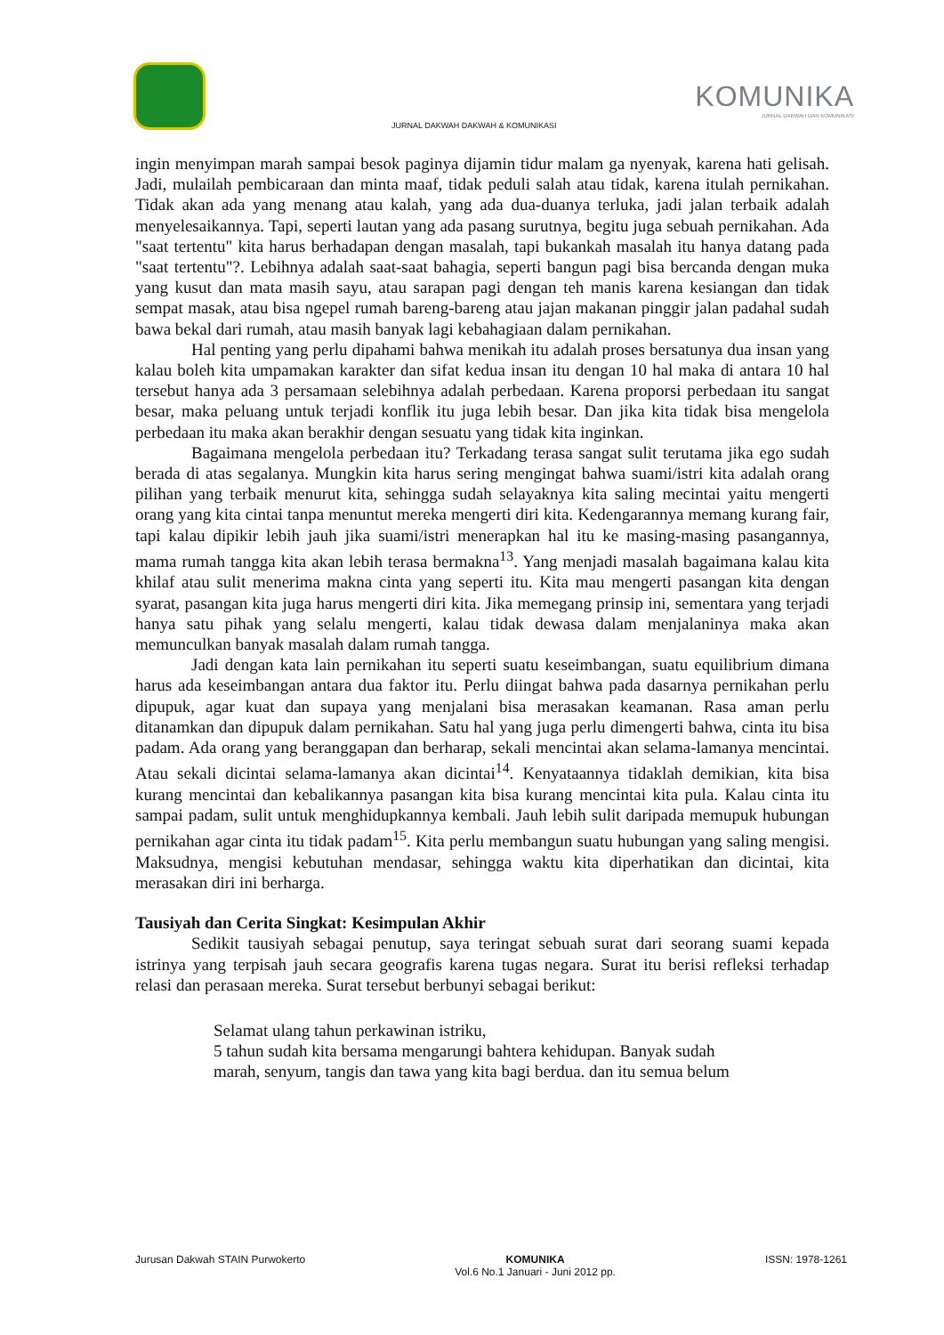JURNAL DAKWAH DAKWAH & KOMUNIKASI
KOMUNIKA
JURNAL DAKWAH DAN KOMUNIKASI
ingin menyimpan marah sampai besok paginya dijamin tidur malam ga nyenyak, karena hati gelisah. Jadi, mulailah pembicaraan dan minta maaf, tidak peduli salah atau tidak, karena itulah pernikahan. Tidak akan ada yang menang atau kalah, yang ada dua-duanya terluka, jadi jalan terbaik adalah menyelesaikannya. Tapi, seperti lautan yang ada pasang surutnya, begitu juga sebuah pernikahan. Ada "saat tertentu" kita harus berhadapan dengan masalah, tapi bukankah masalah itu hanya datang pada "saat tertentu"?. Lebihnya adalah saat-saat bahagia, seperti bangun pagi bisa bercanda dengan muka yang kusut dan mata masih sayu, atau sarapan pagi dengan teh manis karena kesiangan dan tidak sempat masak, atau bisa ngepel rumah bareng-bareng atau jajan makanan pinggir jalan padahal sudah bawa bekal dari rumah, atau masih banyak lagi kebahagiaan dalam pernikahan.
Hal penting yang perlu dipahami bahwa menikah itu adalah proses bersatunya dua insan yang kalau boleh kita umpamakan karakter dan sifat kedua insan itu dengan 10 hal maka di antara 10 hal tersebut hanya ada 3 persamaan selebihnya adalah perbedaan. Karena proporsi perbedaan itu sangat besar, maka peluang untuk terjadi konflik itu juga lebih besar. Dan jika kita tidak bisa mengelola perbedaan itu maka akan berakhir dengan sesuatu yang tidak kita inginkan.
Bagaimana mengelola perbedaan itu? Terkadang terasa sangat sulit terutama jika ego sudah berada di atas segalanya. Mungkin kita harus sering mengingat bahwa suami/istri kita adalah orang pilihan yang terbaik menurut kita, sehingga sudah selayaknya kita saling mecintai yaitu mengerti orang yang kita cintai tanpa menuntut mereka mengerti diri kita. Kedengarannya memang kurang fair, tapi kalau dipikir lebih jauh jika suami/istri menerapkan hal itu ke masing-masing pasangannya, mama rumah tangga kita akan lebih terasa bermakna<sup>13</sup>. Yang menjadi masalah bagaimana kalau kita khilaf atau sulit menerima makna cinta yang seperti itu. Kita mau mengerti pasangan kita dengan syarat, pasangan kita juga harus mengerti diri kita. Jika memegang prinsip ini, sementara yang terjadi hanya satu pihak yang selalu mengerti, kalau tidak dewasa dalam menjalaninya maka akan memunculkan banyak masalah dalam rumah tangga.
Jadi dengan kata lain pernikahan itu seperti suatu keseimbangan, suatu equilibrium dimana harus ada keseimbangan antara dua faktor itu. Perlu diingat bahwa pada dasarnya pernikahan perlu dipupuk, agar kuat dan supaya yang menjalani bisa merasakan keamanan. Rasa aman perlu ditanamkan dan dipupuk dalam pernikahan. Satu hal yang juga perlu dimengerti bahwa, cinta itu bisa padam. Ada orang yang beranggapan dan berharap, sekali mencintai akan selama-lamanya mencintai. Atau sekali dicintai selama-lamanya akan dicintai<sup>14</sup>. Kenyataannya tidaklah demikian, kita bisa kurang mencintai dan kebalikannya pasangan kita bisa kurang mencintai kita pula. Kalau cinta itu sampai padam, sulit untuk menghidupkannya kembali. Jauh lebih sulit daripada memupuk hubungan pernikahan agar cinta itu tidak padam<sup>15</sup>. Kita perlu membangun suatu hubungan yang saling mengisi. Maksudnya, mengisi kebutuhan mendasar, sehingga waktu kita diperhatikan dan dicintai, kita merasakan diri ini berharga.
Tausiyah dan Cerita Singkat: Kesimpulan Akhir
Sedikit tausiyah sebagai penutup, saya teringat sebuah surat dari seorang suami kepada istrinya yang terpisah jauh secara geografis karena tugas negara. Surat itu berisi refleksi terhadap relasi dan perasaan mereka. Surat tersebut berbunyi sebagai berikut:
Selamat ulang tahun perkawinan istriku,
5 tahun sudah kita bersama mengarungi bahtera kehidupan. Banyak sudah
marah, senyum, tangis dan tawa yang kita bagi berdua. dan itu semua belum
Jurusan Dakwah STAIN Purwokerto KOMUNIKA
Vol.6 No.1 Januari - Juni 2012 pp. ISSN: 1978-1261